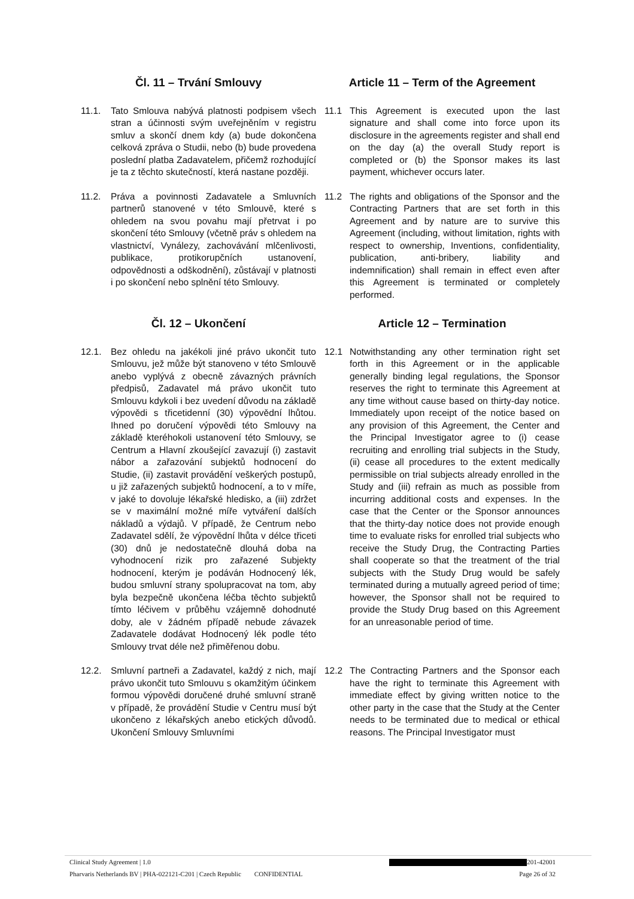Čl. 11 – Trvání Smlouvy Article 11 – Term of the Agreement
11.1. Tato Smlouva nabývá platnosti podpisem všech stran a účinnosti svým uveřejněním v registru smluv a skončí dnem kdy (a) bude dokončena celková zpráva o Studii, nebo (b) bude provedena poslední platba Zadavatelem, přičemž rozhodující je ta z těchto skutečností, která nastane později.
11.1 This Agreement is executed upon the last signature and shall come into force upon its disclosure in the agreements register and shall end on the day (a) the overall Study report is completed or (b) the Sponsor makes its last payment, whichever occurs later.
11.2. Práva a povinnosti Zadavatele a Smluvních partnerů stanovené v této Smlouvě, které s ohledem na svou povahu mají přetrvat i po skončení této Smlouvy (včetně práv s ohledem na vlastnictví, Vynálezy, zachovávání mlčenlivosti, publikace, protikorupčních ustanovení, odpovědnosti a odškodnění), zůstávají v platnosti i po skončení nebo splnění této Smlouvy.
11.2 The rights and obligations of the Sponsor and the Contracting Partners that are set forth in this Agreement and by nature are to survive this Agreement (including, without limitation, rights with respect to ownership, Inventions, confidentiality, publication, anti-bribery, liability and indemnification) shall remain in effect even after this Agreement is terminated or completely performed.
Čl. 12 – Ukončení Article 12 – Termination
12.1. Bez ohledu na jakékoli jiné právo ukončit tuto Smlouvu, jež může být stanoveno v této Smlouvě anebo vyplývá z obecně závazných právních předpisů, Zadavatel má právo ukončit tuto Smlouvu kdykoli i bez uvedení důvodu na základě výpovědi s třicetidenní (30) výpovědní lhůtou. Ihned po doručení výpovědi této Smlouvy na základě kteréhokoli ustanovení této Smlouvy, se Centrum a Hlavní zkoušející zavazují (i) zastavit nábor a zařazování subjektů hodnocení do Studie, (ii) zastavit provádění veškerých postupů, u již zařazených subjektů hodnocení, a to v míře, v jaké to dovoluje lékařské hledisko, a (iii) zdržet se v maximální možné míře vytváření dalších nákladů a výdajů. V případě, že Centrum nebo Zadavatel sdělí, že výpovědní lhůta v délce třiceti (30) dnů je nedostatečně dlouhá doba na vyhodnocení rizik pro zařazené Subjekty hodnocení, kterým je podáván Hodnocený lék, budou smluvní strany spolupracovat na tom, aby byla bezpečně ukončena léčba těchto subjektů tímto léčivem v průběhu vzájemně dohodnuté doby, ale v žádném případě nebude závazek Zadavatele dodávat Hodnocený lék podle této Smlouvy trvat déle než přiměřenou dobu.
12.1 Notwithstanding any other termination right set forth in this Agreement or in the applicable generally binding legal regulations, the Sponsor reserves the right to terminate this Agreement at any time without cause based on thirty-day notice. Immediately upon receipt of the notice based on any provision of this Agreement, the Center and the Principal Investigator agree to (i) cease recruiting and enrolling trial subjects in the Study, (ii) cease all procedures to the extent medically permissible on trial subjects already enrolled in the Study and (iii) refrain as much as possible from incurring additional costs and expenses. In the case that the Center or the Sponsor announces that the thirty-day notice does not provide enough time to evaluate risks for enrolled trial subjects who receive the Study Drug, the Contracting Parties shall cooperate so that the treatment of the trial subjects with the Study Drug would be safely terminated during a mutually agreed period of time; however, the Sponsor shall not be required to provide the Study Drug based on this Agreement for an unreasonable period of time.
12.2. Smluvní partneři a Zadavatel, každý z nich, mají právo ukončit tuto Smlouvu s okamžitým účinkem formou výpovědi doručené druhé smluvní straně v případě, že provádění Studie v Centru musí být ukončeno z lékařských anebo etických důvodů. Ukončení Smlouvy Smluvními
12.2 The Contracting Partners and the Sponsor each have the right to terminate this Agreement with immediate effect by giving written notice to the other party in the case that the Study at the Center needs to be terminated due to medical or ethical reasons. The Principal Investigator must
Clinical Study Agreement | 1.0 201-42001
Pharvaris Netherlands BV | PHA-022121-C201 | Czech Republic CONFIDENTIAL Page 26 of 32